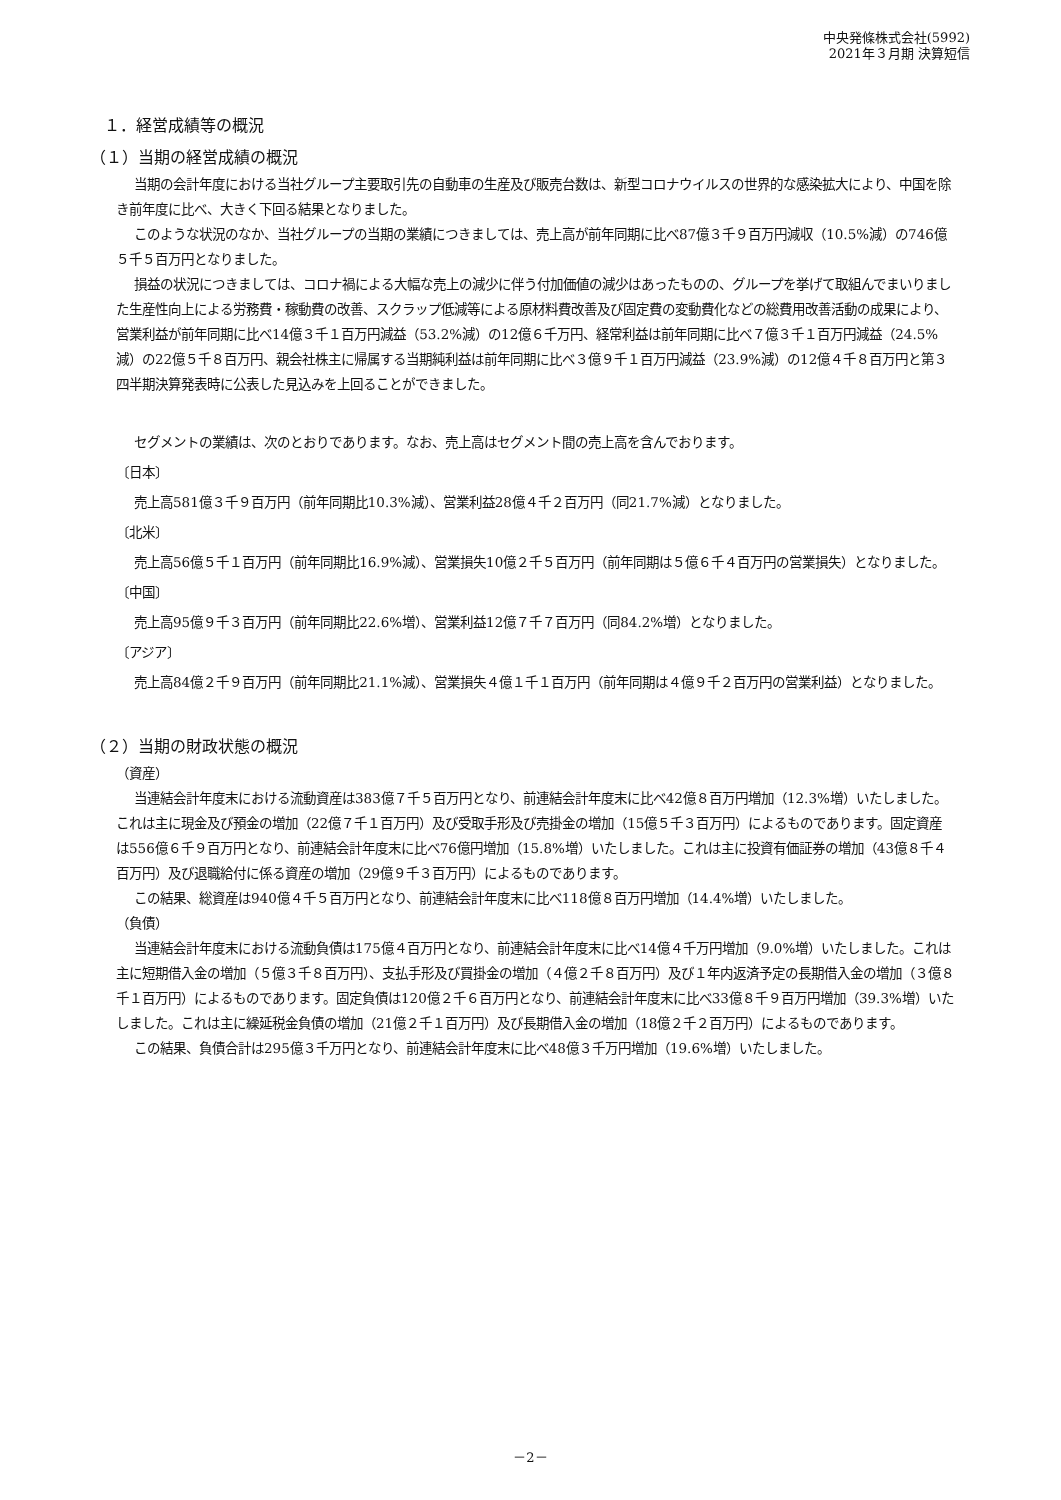中央発條株式会社(5992)
2021年３月期 決算短信
１．経営成績等の概況
（１）当期の経営成績の概況
当期の会計年度における当社グループ主要取引先の自動車の生産及び販売台数は、新型コロナウイルスの世界的な感染拡大により、中国を除き前年度に比べ、大きく下回る結果となりました。
このような状況のなか、当社グループの当期の業績につきましては、売上高が前年同期に比べ87億３千９百万円減収（10.5%減）の746億５千５百万円となりました。
損益の状況につきましては、コロナ禍による大幅な売上の減少に伴う付加価値の減少はあったものの、グループを挙げて取組んでまいりました生産性向上による労務費・稼動費の改善、スクラップ低減等による原材料費改善及び固定費の変動費化などの総費用改善活動の成果により、営業利益が前年同期に比べ14億３千１百万円減益（53.2%減）の12億６千万円、経常利益は前年同期に比べ７億３千１百万円減益（24.5%減）の22億５千８百万円、親会社株主に帰属する当期純利益は前年同期に比べ３億９千１百万円減益（23.9%減）の12億４千８百万円と第３四半期決算発表時に公表した見込みを上回ることができました。
セグメントの業績は、次のとおりであります。なお、売上高はセグメント間の売上高を含んでおります。
〔日本〕
売上高581億３千９百万円（前年同期比10.3%減）、営業利益28億４千２百万円（同21.7%減）となりました。
〔北米〕
売上高56億５千１百万円（前年同期比16.9%減）、営業損失10億２千５百万円（前年同期は５億６千４百万円の営業損失）となりました。
〔中国〕
売上高95億９千３百万円（前年同期比22.6%増）、営業利益12億７千７百万円（同84.2%増）となりました。
〔アジア〕
売上高84億２千９百万円（前年同期比21.1%減）、営業損失４億１千１百万円（前年同期は４億９千２百万円の営業利益）となりました。
（２）当期の財政状態の概況
（資産）
当連結会計年度末における流動資産は383億７千５百万円となり、前連結会計年度末に比べ42億８百万円増加（12.3%増）いたしました。これは主に現金及び預金の増加（22億７千１百万円）及び受取手形及び売掛金の増加（15億５千３百万円）によるものであります。固定資産は556億６千９百万円となり、前連結会計年度末に比べ76億円増加（15.8%増）いたしました。これは主に投資有価証券の増加（43億８千４百万円）及び退職給付に係る資産の増加（29億９千３百万円）によるものであります。
この結果、総資産は940億４千５百万円となり、前連結会計年度末に比べ118億８百万円増加（14.4%増）いたしました。
（負債）
当連結会計年度末における流動負債は175億４百万円となり、前連結会計年度末に比べ14億４千万円増加（9.0%増）いたしました。これは主に短期借入金の増加（５億３千８百万円）、支払手形及び買掛金の増加（４億２千８百万円）及び１年内返済予定の長期借入金の増加（３億８千１百万円）によるものであります。固定負債は120億２千６百万円となり、前連結会計年度末に比べ33億８千９百万円増加（39.3%増）いたしました。これは主に繰延税金負債の増加（21億２千１百万円）及び長期借入金の増加（18億２千２百万円）によるものであります。
この結果、負債合計は295億３千万円となり、前連結会計年度末に比べ48億３千万円増加（19.6%増）いたしました。
－2－